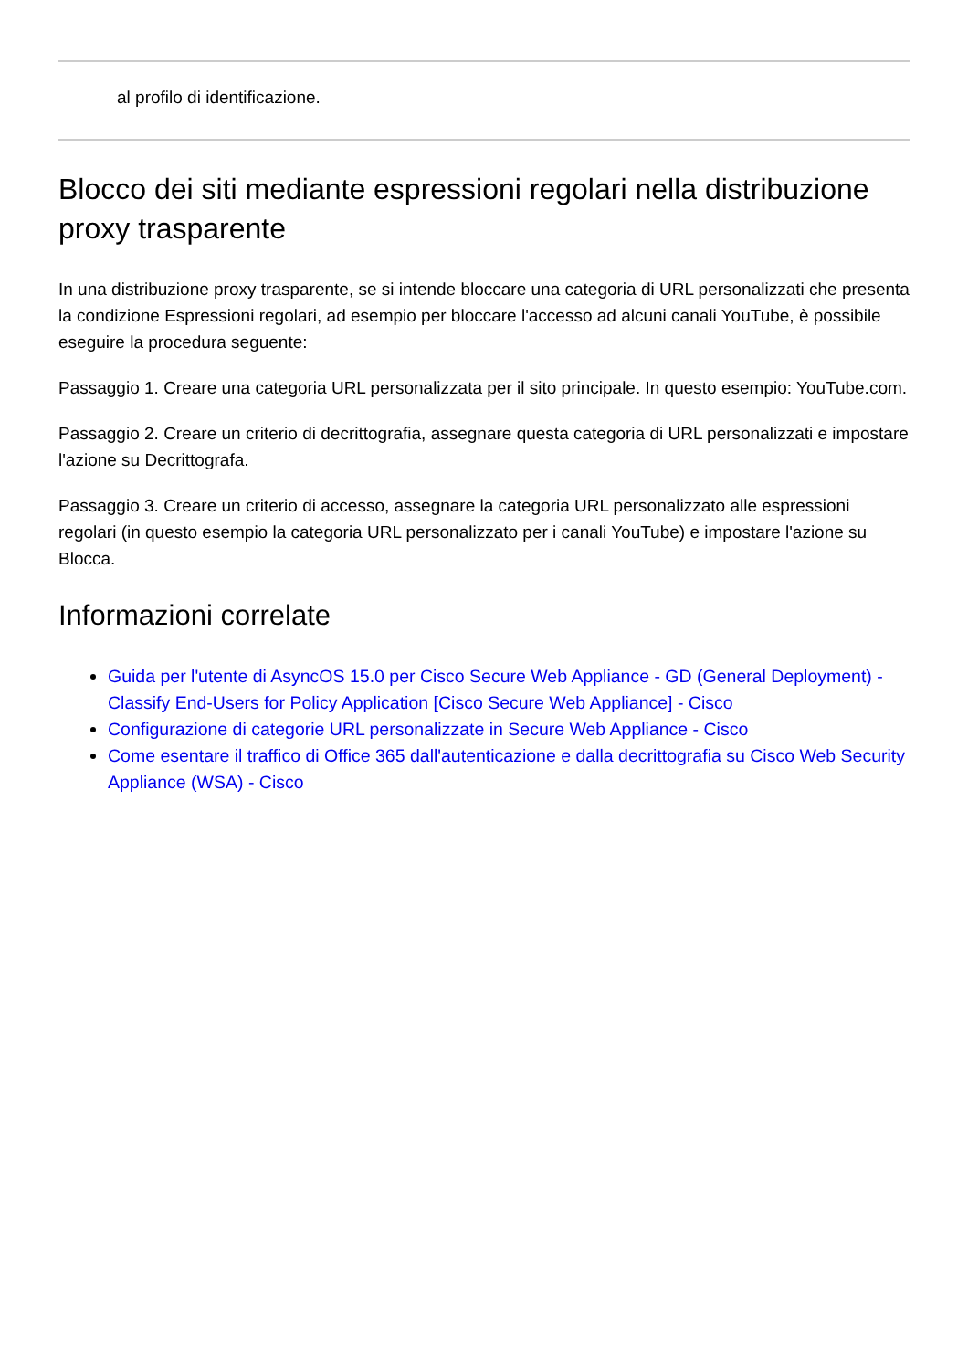al profilo di identificazione.
Blocco dei siti mediante espressioni regolari nella distribuzione proxy trasparente
In una distribuzione proxy trasparente, se si intende bloccare una categoria di URL personalizzati che presenta la condizione Espressioni regolari, ad esempio per bloccare l'accesso ad alcuni canali YouTube, è possibile eseguire la procedura seguente:
Passaggio 1. Creare una categoria URL personalizzata per il sito principale. In questo esempio: YouTube.com.
Passaggio 2. Creare un criterio di decrittografia, assegnare questa categoria di URL personalizzati e impostare l'azione su Decrittografa.
Passaggio 3. Creare un criterio di accesso, assegnare la categoria URL personalizzato alle espressioni regolari (in questo esempio la categoria URL personalizzato per i canali YouTube) e impostare l'azione su Blocca.
Informazioni correlate
Guida per l'utente di AsyncOS 15.0 per Cisco Secure Web Appliance - GD (General Deployment) - Classify End-Users for Policy Application [Cisco Secure Web Appliance] - Cisco
Configurazione di categorie URL personalizzate in Secure Web Appliance - Cisco
Come esentare il traffico di Office 365 dall'autenticazione e dalla decrittografia su Cisco Web Security Appliance (WSA) - Cisco